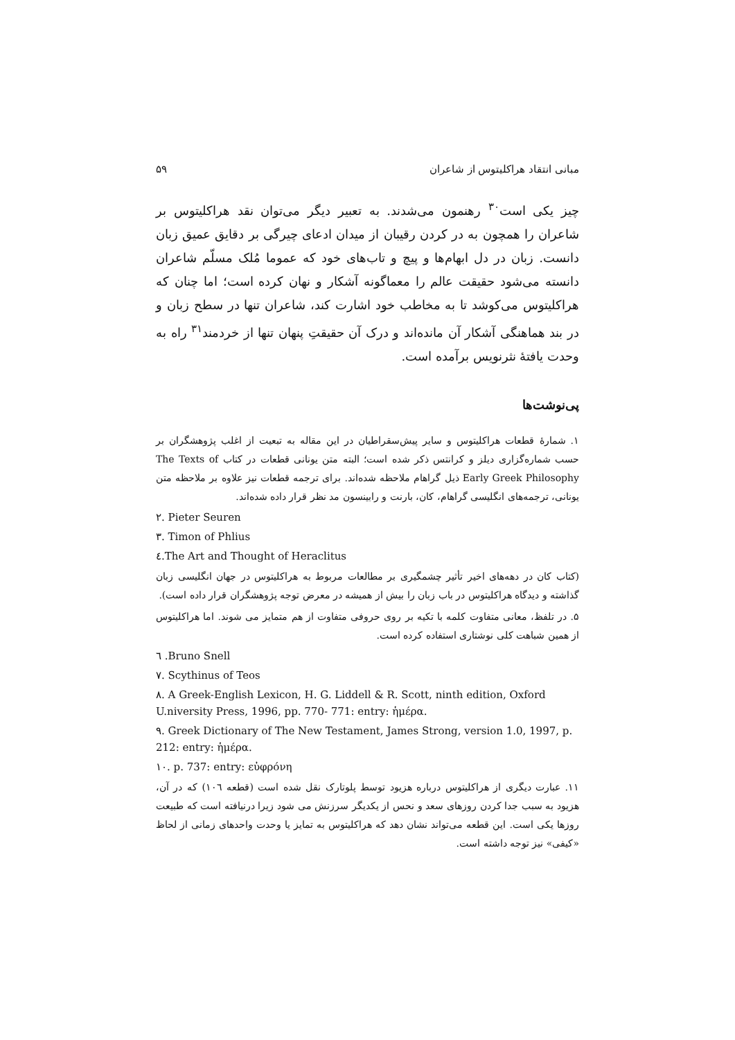مبانی انتقاد هراکلیتوس از شاعران ۵۹
چیز یکی است<sup>۳۰</sup> رهنمون می‌شدند. به تعبیر دیگر می‌توان نقد هراکلیتوس بر شاعران را همچون به در کردن رقیبان از میدان ادعای چیرگی بر دقایق عمیق زبان دانست. زبان در دل ابهام‌ها و پیچ و تاب‌های خود که عموما مُلک مسلّم شاعران دانسته می‌شود حقیقت عالم را معماگونه آشکار و نهان کرده است؛ اما چنان که هراکلیتوس می‌کوشد تا به مخاطب خود اشارت کند، شاعران تنها در سطح زبان و در بند هماهنگی آشکار آن مانده‌اند و درک آن حقیقتِ پنهان تنها از خردمند<sup>۳۱</sup> راه به وحدت یافتهٔ نثرنویس برآمده است.
پی‌نوشت‌ها
۱. شمارهٔ قطعات هراکلیتوس و سایر پیش‌سقراطیان در این مقاله به تبعیت از اغلب پژوهشگران بر حسب شماره‌گزاری دیلز و کرانتس ذکر شده است؛ البته متن یونانی قطعات در کتاب The Texts of Early Greek Philosophy ذیل گراهام ملاحظه شده‌اند. برای ترجمه قطعات نیز علاوه بر ملاحظه متن یونانی، ترجمه‌های انگلیسی گراهام، کان، بارنت و رابینسون مد نظر قرار داده شده‌اند.
۲. Pieter Seuren
۳. Timon of Phlius
٤.The Art and Thought of Heraclitus
(کتاب کان در دهه‌های اخیر تأثیر چشمگیری بر مطالعات مربوط به هراکلیتوس در جهان انگلیسی زبان گذاشته و دیدگاه هراکلیتوس در باب زبان را بیش از همیشه در معرض توجه پژوهشگران قرار داده است).
۵. در تلفظ، معانی متفاوت کلمه با تکیه بر روی حروفی متفاوت از هم متمایز می شوند. اما هراکلیتوس از همین شباهت کلی نوشتاری استفاده کرده است.
٦ .Bruno Snell
۷. Scythinus of Teos
۸. A Greek-English Lexicon, H. G. Liddell & R. Scott, ninth edition, Oxford U.niversity Press, 1996, pp. 770- 771: entry: ἡμέρα.
۹. Greek Dictionary of The New Testament, James Strong, version 1.0, 1997, p. 212: entry: ἡμέρα.
۱۰. p. 737: entry: εὐφρόνη
۱۱. عبارت دیگری از هراکلیتوس درباره هزیود توسط پلوتارک نقل شده است (قطعه ۱۰٦) که در آن، هزیود به سبب جدا کردن روزهای سعد و نحس از یکدیگر سرزنش می شود زیرا درنیافته است که طبیعت روزها یکی است. این قطعه می‌تواند نشان دهد که هراکلیتوس به تمایز یا وحدت واحدهای زمانی از لحاظ «کیفی» نیز توجه داشته است.